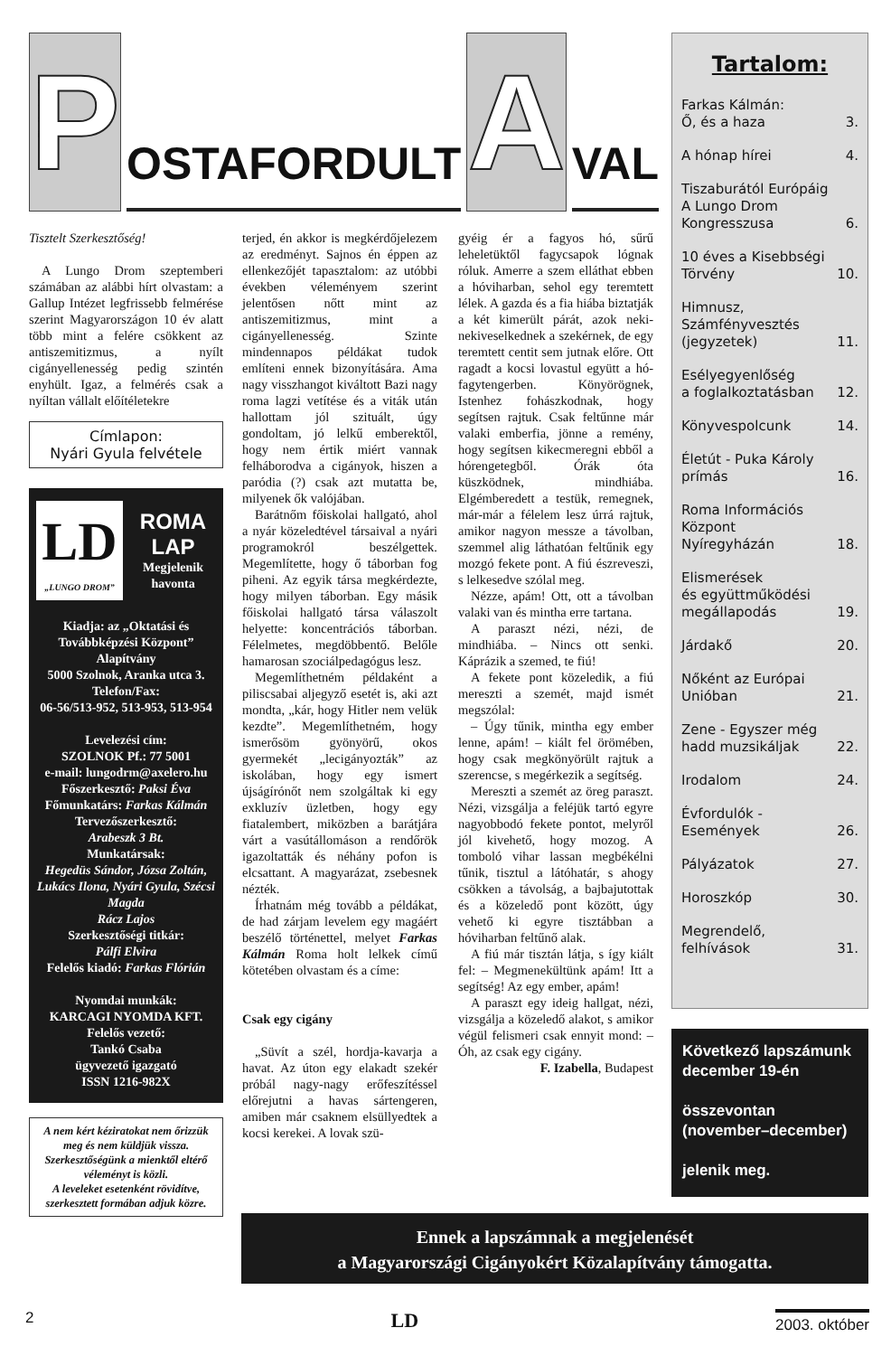P
OSTAFORDULT
A
VAL
Tisztelt Szerkesztőség!
A Lungo Drom szeptemberi számában az alábbi hírt olvastam: a Gallup Intézet legfrissebb felmérése szerint Magyarországon 10 év alatt több mint a felére csökkent az antiszemitizmus, a nyílt cigányellenesség pedig szintén enyhült. Igaz, a felmérés csak a nyíltan vállalt előítéletekre
Címlapon:
Nyári Gyula felvétele
LD
„LUNGO DROM”
ROMA
LAP
Megjelenik havonta
Kiadja: az „Oktatási és Továbbképzési Központ” Alapítvány
5000 Szolnok, Aranka utca 3.
Telefon/Fax:
06-56/513-952, 513-953, 513-954
Levelezési cím:
SZOLNOK Pf.: 77 5001
e-mail: lungodrm@axelero.hu
Főszerkesztő: Paksi Éva
Főmunkatárs: Farkas Kálmán
Tervezőszerkesztő:
Arabeszk 3 Bt.
Munkatársak:
Hegedüs Sándor, Józsa Zoltán, Lukács Ilona, Nyári Gyula, Szécsi Magda
Rácz Lajos
Szerkesztőségi titkár:
Pálfi Elvira
Felelős kiadó: Farkas Flórián
Nyomdai munkák:
KARCAGI NYOMDA KFT.
Felelős vezető:
Tankó Csaba
ügyvezető igazgató
ISSN 1216-982X
A nem kért kéziratokat nem őrizzük meg és nem küldjük vissza.
Szerkesztőségünk a mienktől eltérő véleményt is közli.
A leveleket esetenként rövidítve, szerkesztett formában adjuk közre.
terjed, én akkor is megkérdőjelezem az eredményt. Sajnos én éppen az ellenkezőjét tapasztalom: az utóbbi években véleményem szerint jelentősen nőtt mint az antiszemitizmus, mint a cigányellenesség. Szinte mindennapos példákat tudok említeni ennek bizonyítására. Ama nagy visszhangot kiváltott Bazi nagy roma lagzi vetítése és a viták után hallottam jól szituált, úgy gondoltam, jó lelkű emberektől, hogy nem értik miért vannak felháborodva a cigányok, hiszen a paródia (?) csak azt mutatta be, milyenek ők valójában.
Barátnőm főiskolai hallgató, ahol a nyár közeledtével társaival a nyári programokról beszélgettek. Megemlítette, hogy ő táborban fog piheni. Az egyik társa megkérdezte, hogy milyen táborban. Egy másik főiskolai hallgató társa válaszolt helyette: koncentrációs táborban. Félelmetes, megdöbbentő. Belőle hamarosan szociálpedagógus lesz.
Megemlíthetném példaként a piliscsabai aljegyző esetét is, aki azt mondta, „kár, hogy Hitler nem velük kezdte”. Megemlíthetném, hogy ismerősöm gyönyörű, okos gyermekét „lecigányozták” az iskolában, hogy egy ismert újságírónőt nem szolgáltak ki egy exkluzív üzletben, hogy egy fiatalembert, miközben a barátjára várt a vasútállomáson a rendőrök igazoltatták és néhány pofon is elcsattant. A magyarázat, zsebesnek nézték.
Írhatnám még tovább a példákat, de had zárjam levelem egy magáért beszélő történettel, melyet Farkas Kálmán Roma holt lelkek című kötetében olvastam és a címe:
Csak egy cigány
„Süvít a szél, hordja-kavarja a havat. Az úton egy elakadt szekér próbál nagy-nagy erőfeszítéssel előrejutni a havas sártengeren, amiben már csaknem elsüllyedtek a kocsi kerekei. A lovak szü-
gyéig ér a fagyos hó, sűrű leheletüktől fagycsapok lógnak róluk. Amerre a szem elláthat ebben a hóviharban, sehol egy teremtett lélek. A gazda és a fia hiába biztatják a két kimerült párát, azok neki-nekiveselkednek a szekérnek, de egy teremtett centit sem jutnak előre. Ott ragadt a kocsi lovastul együtt a hó-fagytengerben. Könyörögnek, Istenhez fohászkodnak, hogy segítsen rajtuk. Csak feltűnne már valaki emberfia, jönne a remény, hogy segítsen kikecmeregni ebből a hórengetegből. Órák óta küszködnek, mindhiába. Elgémberedett a testük, remegnek, már-már a félelem lesz úrrá rajtuk, amikor nagyon messze a távolban, szemmel alig láthatóan feltűnik egy mozgó fekete pont. A fiú észreveszi, s lelkesedve szólal meg.
Nézze, apám! Ott, ott a távolban valaki van és mintha erre tartana.
A paraszt nézi, nézi, de mindhiába. – Nincs ott senki. Káprázik a szemed, te fiú!
A fekete pont közeledik, a fiú mereszti a szemét, majd ismét megszólal:
– Úgy tűnik, mintha egy ember lenne, apám! – kiált fel örömében, hogy csak megkönyörült rajtuk a szerencse, s megérkezik a segítség.
Mereszti a szemét az öreg paraszt. Nézi, vizsgálja a feléjük tartó egyre nagyobbodó fekete pontot, melyről jól kivehető, hogy mozog. A tomboló vihar lassan megbékélni tűnik, tisztul a látóhatár, s ahogy csökken a távolság, a bajbajutottak és a közeledő pont között, úgy vehető ki egyre tisztábban a hóviharban feltűnő alak.
A fiú már tisztán látja, s így kiált fel: – Megmenekültünk apám! Itt a segítség! Az egy ember, apám!
A paraszt egy ideig hallgat, nézi, vizsgálja a közeledő alakot, s amikor végül felismeri csak ennyit mond: – Óh, az csak egy cigány.
F. Izabella, Budapest
Tartalom:
Farkas Kálmán:
Ő, és a haza 3.
A hónap hírei 4.
Tiszaburától Európáig
A Lungo Drom
Kongresszusa 6.
10 éves a Kisebbségi
Törvény 10.
Himnusz,
Számfényvesztés
(jegyzetek) 11.
Esélyegyenlőség
a foglalkoztatásban 12.
Könyvespolcunk 14.
Életút - Puka Károly
prímás 16.
Roma Információs
Központ
Nyíregyházán 18.
Elismerések
és együttműködési
megállapodás 19.
Járdakő 20.
Nőként az Európai
Unióban 21.
Zene - Egyszer még
hadd muzsikáljak 22.
Irodalom 24.
Évfordulók -
Események 26.
Pályázatok 27.
Horoszkóp 30.
Megrendelő,
felhívások 31.
Következő lapszámunk december 19-én
összevontan (november–december)
jelenik meg.
Ennek a lapszámnak a megjelenését
a Magyarországi Cigányokért Közalapítvány támogatta.
2 LD 2003. október